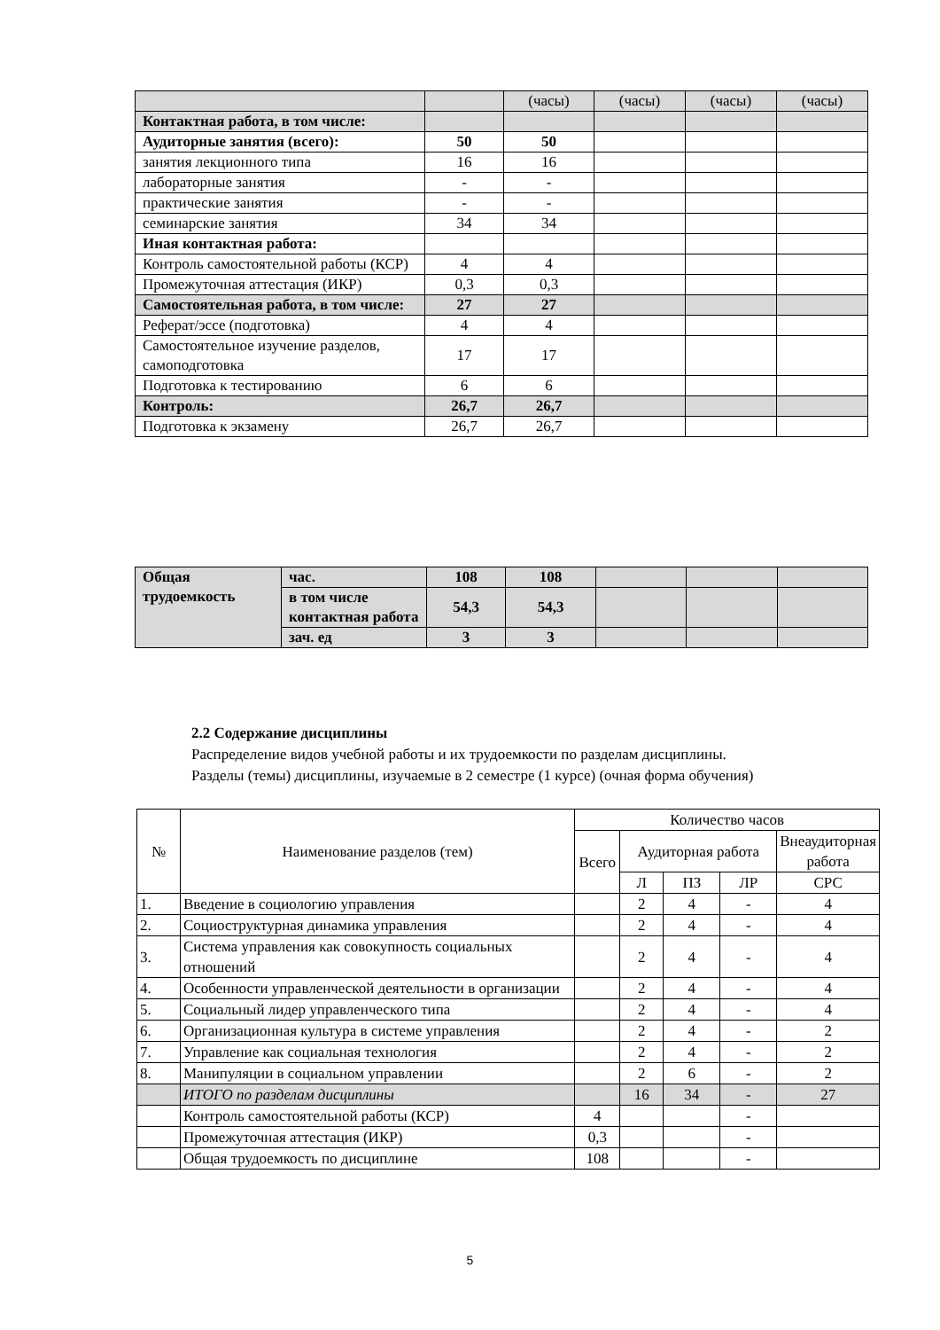| | | (часы) | (часы) | (часы) | (часы) |
| Контактная работа, в том числе: | | | | | |
| Аудиторные занятия (всего): | 50 | 50 | | | |
| занятия лекционного типа | 16 | 16 | | | |
| лабораторные занятия | - | - | | | |
| практические занятия | - | - | | | |
| семинарские занятия | 34 | 34 | | | |
| Иная контактная работа: | | | | | |
| Контроль самостоятельной работы (КСР) | 4 | 4 | | | |
| Промежуточная аттестация (ИКР) | 0,3 | 0,3 | | | |
| Самостоятельная работа, в том числе: | 27 | 27 | | | |
| Реферат/эссе (подготовка) | 4 | 4 | | | |
| Самостоятельное изучение разделов, самоподготовка | 17 | 17 | | | |
| Подготовка к тестированию | 6 | 6 | | | |
| Контроль: | 26,7 | 26,7 | | | |
| Подготовка к экзамену | 26,7 | 26,7 | | | |
| Общая трудоемкость | час. | 108 | 108 | | | |
| | в том числе контактная работа | 54,3 | 54,3 | | | |
| | зач. ед | 3 | 3 | | | |
2.2 Содержание дисциплины
Распределение видов учебной работы и их трудоемкости по разделам дисциплины.
Разделы (темы) дисциплины, изучаемые в 2 семестре (1 курсе) (очная форма обучения)
| № | Наименование разделов (тем) | Количество часов | | | | |
| --- | --- | --- | --- | --- | --- | --- |
| | | Всего | Аудиторная работа | | | Внеаудиторная работа |
| | | | Л | ПЗ | ЛР | СРС |
| 1. | Введение в социологию управления | | 2 | 4 | - | 4 |
| 2. | Социоструктурная динамика управления | | 2 | 4 | - | 4 |
| 3. | Система управления как совокупность социальных отношений | | 2 | 4 | - | 4 |
| 4. | Особенности управленческой деятельности в организации | | 2 | 4 | - | 4 |
| 5. | Социальный лидер управленческого типа | | 2 | 4 | - | 4 |
| 6. | Организационная культура в системе управления | | 2 | 4 | - | 2 |
| 7. | Управление как социальная технология | | 2 | 4 | - | 2 |
| 8. | Манипуляции в социальном управлении | | 2 | 6 | - | 2 |
| | ИТОГО по разделам дисциплины | | 16 | 34 | - | 27 |
| | Контроль самостоятельной работы (КСР) | 4 | | | - | |
| | Промежуточная аттестация (ИКР) | 0,3 | | | - | |
| | Общая трудоемкость по дисциплине | 108 | | | - | |
5